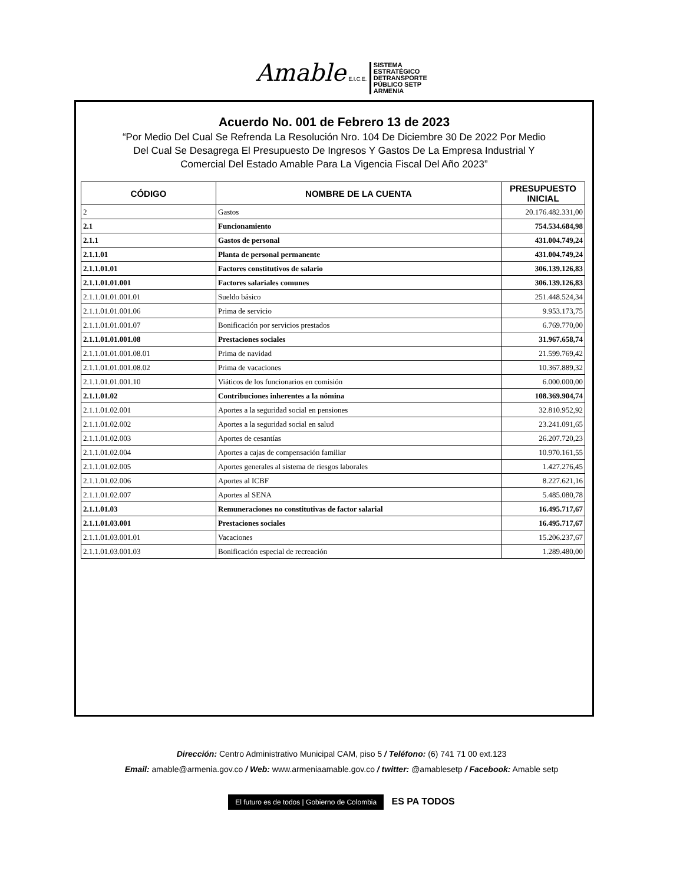Amable E.I.C.E. SISTEMA
ESTRATÉGICO
DETRANSPORTE
PÚBLICO SETP
ARMENIA
Acuerdo No. 001 de Febrero 13 de 2023
“Por Medio Del Cual Se Refrenda La Resolución Nro. 104 De Diciembre 30 De 2022 Por Medio Del Cual Se Desagrega El Presupuesto De Ingresos Y Gastos De La Empresa Industrial Y Comercial Del Estado Amable Para La Vigencia Fiscal Del Año 2023”
| CÓDIGO | NOMBRE DE LA CUENTA | PRESUPUESTO INICIAL |
| --- | --- | --- |
| 2 | Gastos | 20.176.482.331,00 |
| 2.1 | Funcionamiento | 754.534.684,98 |
| 2.1.1 | Gastos de personal | 431.004.749,24 |
| 2.1.1.01 | Planta de personal permanente | 431.004.749,24 |
| 2.1.1.01.01 | Factores constitutivos de salario | 306.139.126,83 |
| 2.1.1.01.01.001 | Factores salariales comunes | 306.139.126,83 |
| 2.1.1.01.01.001.01 | Sueldo básico | 251.448.524,34 |
| 2.1.1.01.01.001.06 | Prima de servicio | 9.953.173,75 |
| 2.1.1.01.01.001.07 | Bonificación por servicios prestados | 6.769.770,00 |
| 2.1.1.01.01.001.08 | Prestaciones sociales | 31.967.658,74 |
| 2.1.1.01.01.001.08.01 | Prima de navidad | 21.599.769,42 |
| 2.1.1.01.01.001.08.02 | Prima de vacaciones | 10.367.889,32 |
| 2.1.1.01.01.001.10 | Viáticos de los funcionarios en comisión | 6.000.000,00 |
| 2.1.1.01.02 | Contribuciones inherentes a la nómina | 108.369.904,74 |
| 2.1.1.01.02.001 | Aportes a la seguridad social en pensiones | 32.810.952,92 |
| 2.1.1.01.02.002 | Aportes a la seguridad social en salud | 23.241.091,65 |
| 2.1.1.01.02.003 | Aportes de cesantías | 26.207.720,23 |
| 2.1.1.01.02.004 | Aportes a cajas de compensación familiar | 10.970.161,55 |
| 2.1.1.01.02.005 | Aportes generales al sistema de riesgos laborales | 1.427.276,45 |
| 2.1.1.01.02.006 | Aportes al ICBF | 8.227.621,16 |
| 2.1.1.01.02.007 | Aportes al SENA | 5.485.080,78 |
| 2.1.1.01.03 | Remuneraciones no constitutivas de factor salarial | 16.495.717,67 |
| 2.1.1.01.03.001 | Prestaciones sociales | 16.495.717,67 |
| 2.1.1.01.03.001.01 | Vacaciones | 15.206.237,67 |
| 2.1.1.01.03.001.03 | Bonificación especial de recreación | 1.289.480,00 |
Dirección: Centro Administrativo Municipal CAM, piso 5 / Teléfono: (6) 741 71 00 ext.123
Email: amable@armenia.gov.co / Web: www.armeniaamable.gov.co / twitter: @amablesetp / Facebook: Amable setp
El futuro es de todos | Gobierno de Colombia ES PA TODOS